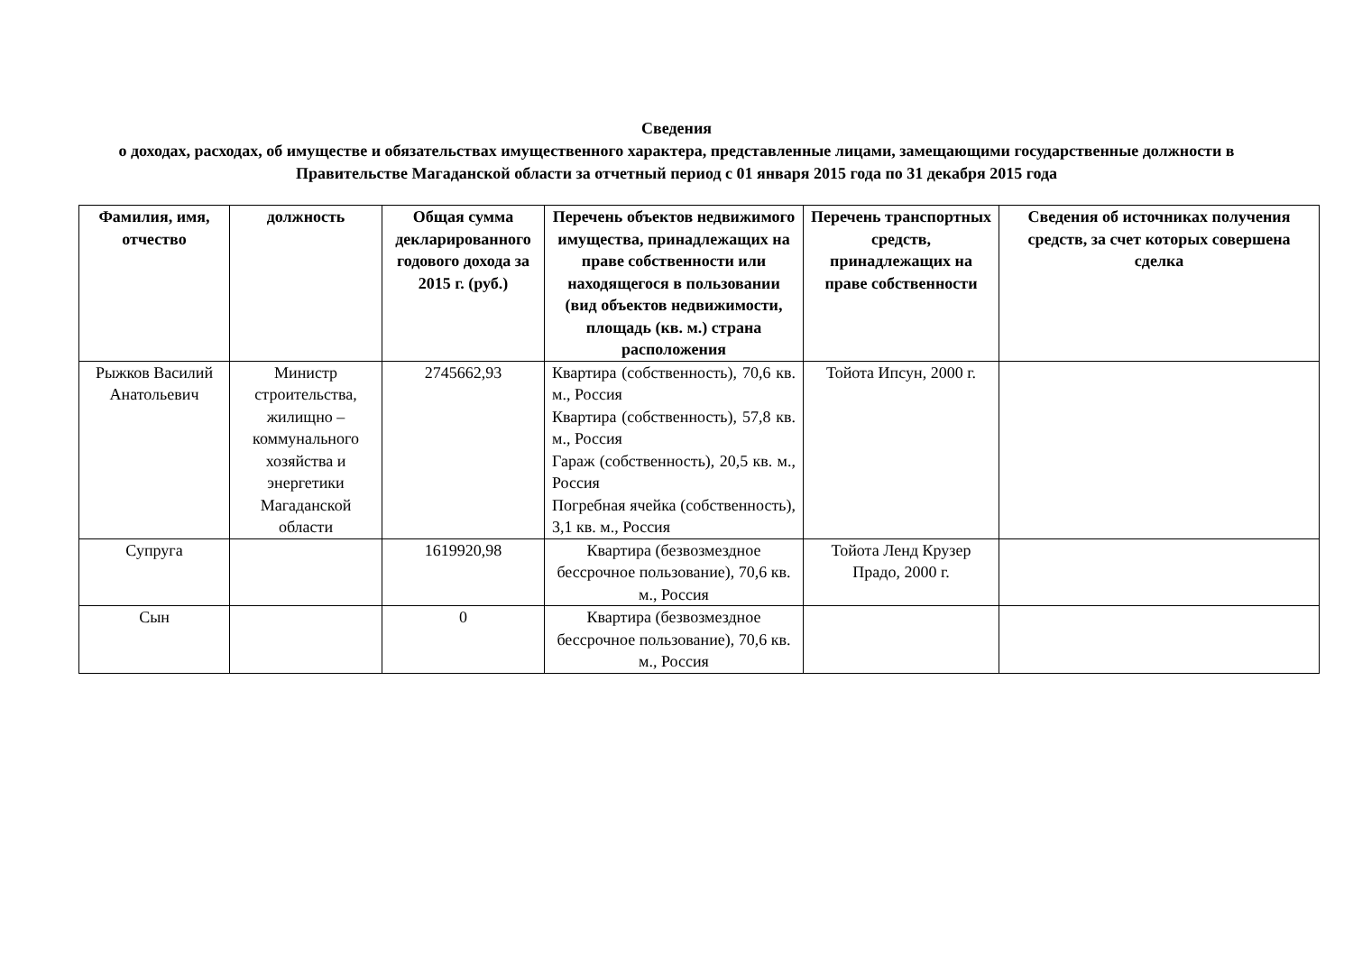Сведения
о доходах, расходах, об имуществе и обязательствах имущественного характера, представленные лицами, замещающими государственные должности в Правительстве Магаданской области за отчетный период с 01 января 2015 года по 31 декабря 2015 года
| Фамилия, имя, отчество | должность | Общая сумма декларированного годового дохода за 2015 г. (руб.) | Перечень объектов недвижимого имущества, принадлежащих на праве собственности или находящегося в пользовании (вид объектов недвижимости, площадь (кв. м.) страна расположения | Перечень транспортных средств, принадлежащих на праве собственности | Сведения об источниках получения средств, за счет которых совершена сделка |
| --- | --- | --- | --- | --- | --- |
| Рыжков Василий Анатольевич | Министр строительства, жилищно – коммунального хозяйства и энергетики Магаданской области | 2745662,93 | Квартира (собственность), 70,6 кв. м., Россия Квартира (собственность), 57,8 кв. м., Россия Гараж (собственность), 20,5 кв. м., Россия Погребная ячейка (собственность), 3,1 кв. м., Россия | Тойота Ипсун, 2000 г. | |
| Супруга | | 1619920,98 | Квартира (безвозмездное бессрочное пользование), 70,6 кв. м., Россия | Тойота Ленд Крузер Прадо, 2000 г. | |
| Сын | | 0 | Квартира (безвозмездное бессрочное пользование), 70,6 кв. м., Россия | | |